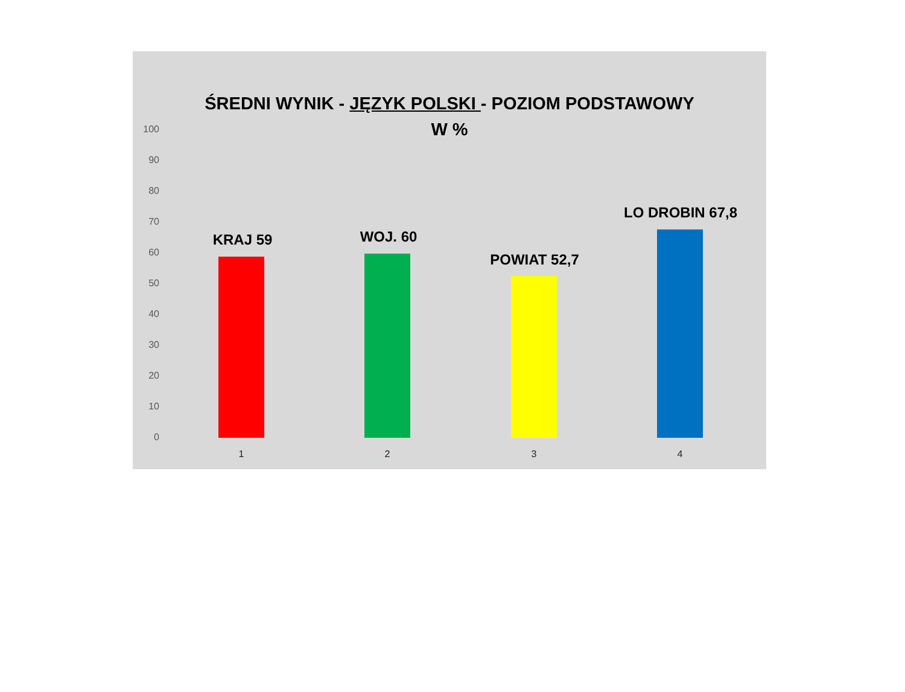ŚREDNI WYNIK - JĘZYK POLSKI - POZIOM PODSTAWOWY
W %
100
90
80
70
60
50
40
30
20
10
0
KRAJ 59 WOJ. 60
POWIAT 52,7
LO DROBIN 67,8
1 2 3 4